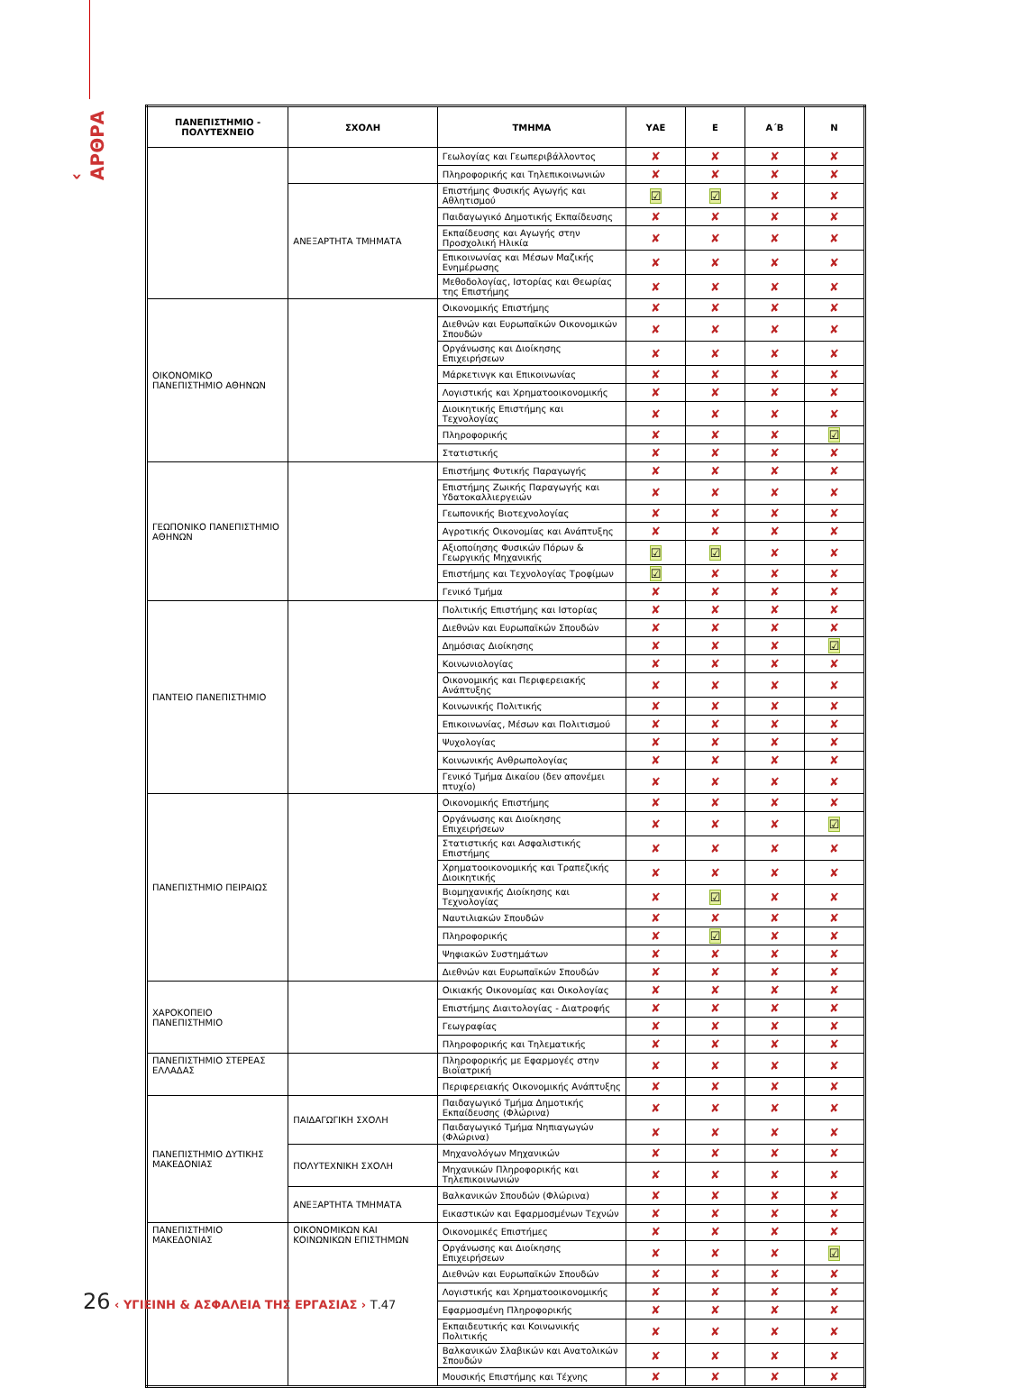‹ ΑΡΘΡΑ
| ΠΑΝΕΠΙΣΤΗΜΙΟ - ΠΟΛΥΤΕΧΝΕΙΟ | ΣΧΟΛΗ | ΤΜΗΜΑ | ΥΑΕ | Ε | Α΄Β | Ν |
| --- | --- | --- | --- | --- | --- | --- |
| | | Γεωλογίας και Γεωπεριβάλλοντος | ✘ | ✘ | ✘ | ✘ |
| | | Πληροφορικής και Τηλεπικοινωνιών | ✘ | ✘ | ✘ | ✘ |
| | ΑΝΕΞΑΡΤΗΤΑ ΤΜΗΜΑΤΑ | Επιστήμης Φυσικής Αγωγής και Αθλητισμού | ☑ | ☑ | ✘ | ✘ |
| | | Παιδαγωγικό Δημοτικής Εκπαίδευσης | ✘ | ✘ | ✘ | ✘ |
| | | Εκπαίδευσης και Αγωγής στην Προσχολική Ηλικία | ✘ | ✘ | ✘ | ✘ |
| | | Επικοινωνίας και Μέσων Μαζικής Ενημέρωσης | ✘ | ✘ | ✘ | ✘ |
| | | Μεθοδολογίας, Ιστορίας και Θεωρίας της Επιστήμης | ✘ | ✘ | ✘ | ✘ |
| ΟΙΚΟΝΟΜΙΚΟ ΠΑΝΕΠΙΣΤΗΜΙΟ ΑΘΗΝΩΝ | | Οικονομικής Επιστήμης | ✘ | ✘ | ✘ | ✘ |
| | | Διεθνών και Ευρωπαϊκών Οικονομικών Σπουδών | ✘ | ✘ | ✘ | ✘ |
| | | Οργάνωσης και Διοίκησης Επιχειρήσεων | ✘ | ✘ | ✘ | ✘ |
| | | Μάρκετινγκ και Επικοινωνίας | ✘ | ✘ | ✘ | ✘ |
| | | Λογιστικής και Χρηματοοικονομικής | ✘ | ✘ | ✘ | ✘ |
| | | Διοικητικής Επιστήμης και Τεχνολογίας | ✘ | ✘ | ✘ | ✘ |
| | | Πληροφορικής | ✘ | ✘ | ✘ | ☑ |
| | | Στατιστικής | ✘ | ✘ | ✘ | ✘ |
| ΓΕΩΠΟΝΙΚΟ ΠΑΝΕΠΙΣΤΗΜΙΟ ΑΘΗΝΩΝ | | Επιστήμης Φυτικής Παραγωγής | ✘ | ✘ | ✘ | ✘ |
| | | Επιστήμης Ζωικής Παραγωγής και Υδατοκαλλιεργειών | ✘ | ✘ | ✘ | ✘ |
| | | Γεωπονικής Βιοτεχνολογίας | ✘ | ✘ | ✘ | ✘ |
| | | Αγροτικής Οικονομίας και Ανάπτυξης | ✘ | ✘ | ✘ | ✘ |
| | | Αξιοποίησης Φυσικών Πόρων & Γεωργικής Μηχανικής | ☑ | ☑ | ✘ | ✘ |
| | | Επιστήμης και Τεχνολογίας Τροφίμων | ☑ | ✘ | ✘ | ✘ |
| | | Γενικό Τμήμα | ✘ | ✘ | ✘ | ✘ |
| ΠΑΝΤΕΙΟ ΠΑΝΕΠΙΣΤΗΜΙΟ | | Πολιτικής Επιστήμης και Ιστορίας | ✘ | ✘ | ✘ | ✘ |
| | | Διεθνών και Ευρωπαϊκών Σπουδών | ✘ | ✘ | ✘ | ✘ |
| | | Δημόσιας Διοίκησης | ✘ | ✘ | ✘ | ☑ |
| | | Κοινωνιολογίας | ✘ | ✘ | ✘ | ✘ |
| | | Οικονομικής και Περιφερειακής Ανάπτυξης | ✘ | ✘ | ✘ | ✘ |
| | | Κοινωνικής Πολιτικής | ✘ | ✘ | ✘ | ✘ |
| | | Επικοινωνίας, Μέσων και Πολιτισμού | ✘ | ✘ | ✘ | ✘ |
| | | Ψυχολογίας | ✘ | ✘ | ✘ | ✘ |
| | | Κοινωνικής Ανθρωπολογίας | ✘ | ✘ | ✘ | ✘ |
| | | Γενικό Τμήμα Δικαίου (δεν απονέμει πτυχίο) | ✘ | ✘ | ✘ | ✘ |
| ΠΑΝΕΠΙΣΤΗΜΙΟ ΠΕΙΡΑΙΩΣ | | Οικονομικής Επιστήμης | ✘ | ✘ | ✘ | ✘ |
| | | Οργάνωσης και Διοίκησης Επιχειρήσεων | ✘ | ✘ | ✘ | ☑ |
| | | Στατιστικής και Ασφαλιστικής Επιστήμης | ✘ | ✘ | ✘ | ✘ |
| | | Χρηματοοικονομικής και Τραπεζικής Διοικητικής | ✘ | ✘ | ✘ | ✘ |
| | | Βιομηχανικής Διοίκησης και Τεχνολογίας | ✘ | ☑ | ✘ | ✘ |
| | | Ναυτιλιακών Σπουδών | ✘ | ✘ | ✘ | ✘ |
| | | Πληροφορικής | ✘ | ☑ | ✘ | ✘ |
| | | Ψηφιακών Συστημάτων | ✘ | ✘ | ✘ | ✘ |
| | | Διεθνών και Ευρωπαϊκών Σπουδών | ✘ | ✘ | ✘ | ✘ |
| ΧΑΡΟΚΟΠΕΙΟ ΠΑΝΕΠΙΣΤΗΜΙΟ | | Οικιακής Οικονομίας και Οικολογίας | ✘ | ✘ | ✘ | ✘ |
| | | Επιστήμης Διαιτολογίας - Διατροφής | ✘ | ✘ | ✘ | ✘ |
| | | Γεωγραφίας | ✘ | ✘ | ✘ | ✘ |
| | | Πληροφορικής και Τηλεματικής | ✘ | ✘ | ✘ | ✘ |
| ΠΑΝΕΠΙΣΤΗΜΙΟ ΣΤΕΡΕΑΣ ΕΛΛΑΔΑΣ | | Πληροφορικής με Εφαρμογές στην Βιοϊατρική | ✘ | ✘ | ✘ | ✘ |
| | | Περιφερειακής Οικονομικής Ανάπτυξης | ✘ | ✘ | ✘ | ✘ |
| ΠΑΝΕΠΙΣΤΗΜΙΟ ΔΥΤΙΚΗΣ ΜΑΚΕΔΟΝΙΑΣ | ΠΑΙΔΑΓΩΓΙΚΗ ΣΧΟΛΗ | Παιδαγωγικό Τμήμα Δημοτικής Εκπαίδευσης (Φλώρινα) | ✘ | ✘ | ✘ | ✘ |
| | | Παιδαγωγικό Τμήμα Νηπιαγωγών (Φλώρινα) | ✘ | ✘ | ✘ | ✘ |
| | ΠΟΛΥΤΕΧΝΙΚΗ ΣΧΟΛΗ | Μηχανολόγων Μηχανικών | ✘ | ✘ | ✘ | ✘ |
| | | Μηχανικών Πληροφορικής και Τηλεπικοινωνιών | ✘ | ✘ | ✘ | ✘ |
| | ΑΝΕΞΑΡΤΗΤΑ ΤΜΗΜΑΤΑ | Βαλκανικών Σπουδών (Φλώρινα) | ✘ | ✘ | ✘ | ✘ |
| | | Εικαστικών και Εφαρμοσμένων Τεχνών | ✘ | ✘ | ✘ | ✘ |
| ΠΑΝΕΠΙΣΤΗΜΙΟ ΜΑΚΕΔΟΝΙΑΣ | ΟΙΚΟΝΟΜΙΚΩΝ ΚΑΙ ΚΟΙΝΩΝΙΚΩΝ ΕΠΙΣΤΗΜΩΝ | Οικονομικές Επιστήμες | ✘ | ✘ | ✘ | ✘ |
| | | Οργάνωσης και Διοίκησης Επιχειρήσεων | ✘ | ✘ | ✘ | ☑ |
| | | Διεθνών και Ευρωπαϊκών Σπουδών | ✘ | ✘ | ✘ | ✘ |
| | | Λογιστικής και Χρηματοοικονομικής | ✘ | ✘ | ✘ | ✘ |
| | | Εφαρμοσμένη Πληροφορικής | ✘ | ✘ | ✘ | ✘ |
| | | Εκπαιδευτικής και Κοινωνικής Πολιτικής | ✘ | ✘ | ✘ | ✘ |
| | | Βαλκανικών Σλαβικών και Ανατολικών Σπουδών | ✘ | ✘ | ✘ | ✘ |
| | | Μουσικής Επιστήμης και Τέχνης | ✘ | ✘ | ✘ | ✘ |
26 ‹ ΥΓΙΕΙΝΗ & ΑΣΦΑΛΕΙΑ ΤΗΣ ΕΡΓΑΣΙΑΣ › Τ.47